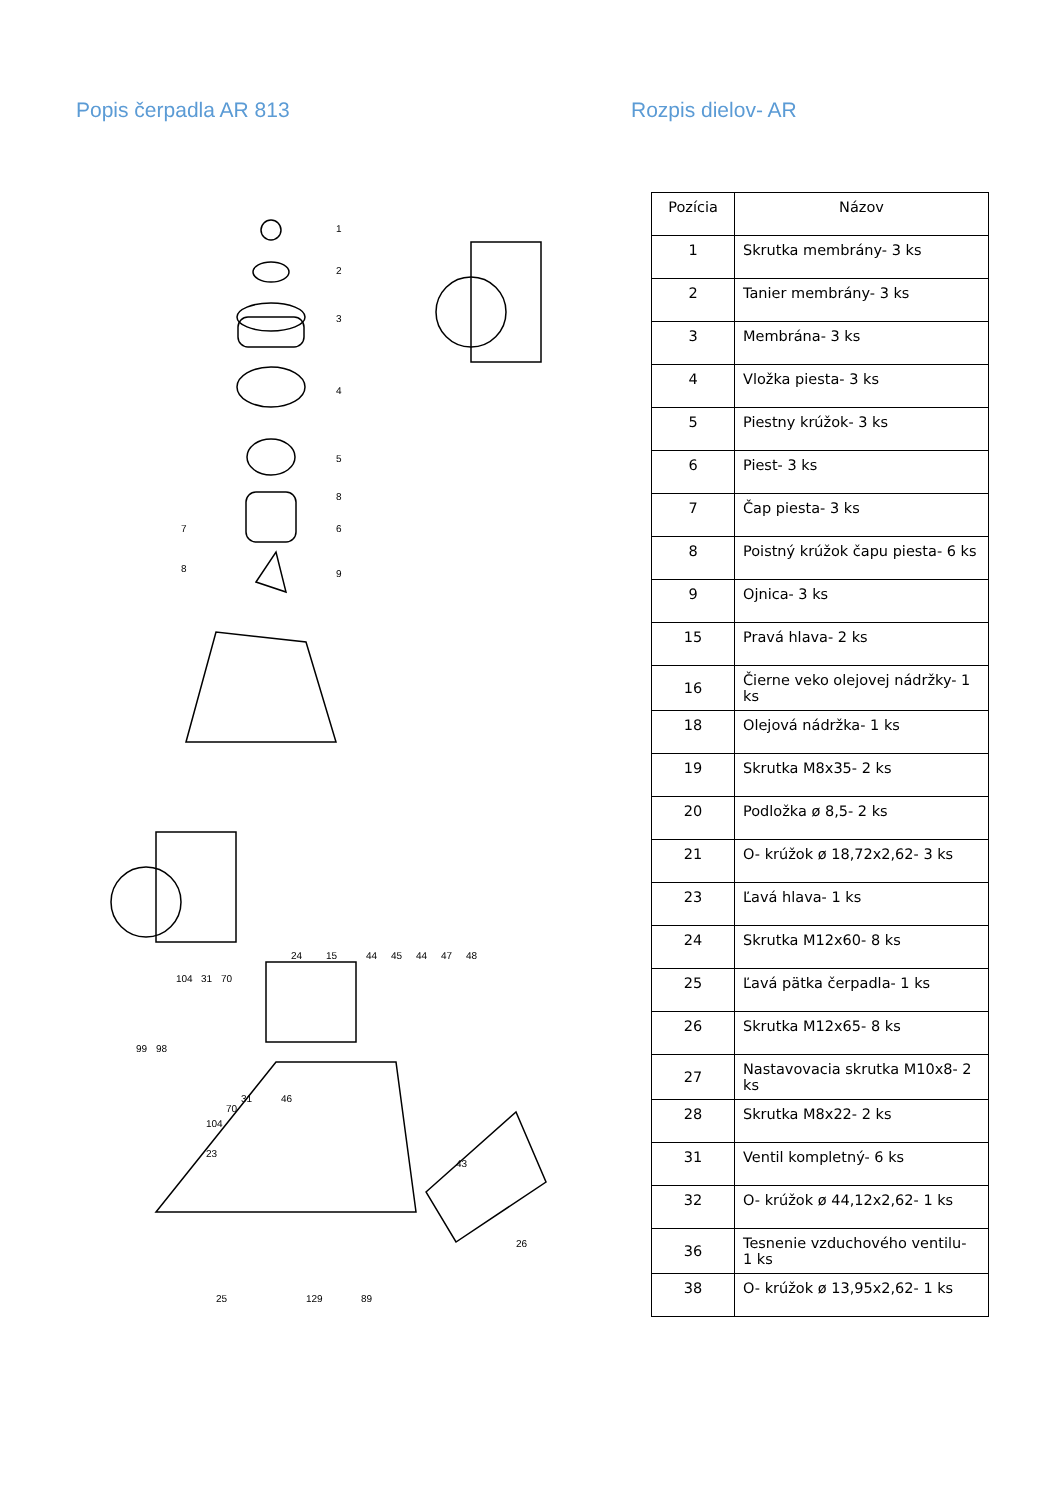Popis čerpadla AR 813
1
2
3
4
5
8
6
7
8
9
24
15
44
45
44
47
48
104
31
70
99
98
70
31
46
104
23
43
26
25
129
89
Rozpis dielov- AR
| Pozícia | Názov |
| --- | --- |
| 1 | Skrutka membrány- 3 ks |
| 2 | Tanier membrány- 3 ks |
| 3 | Membrána- 3 ks |
| 4 | Vložka piesta- 3 ks |
| 5 | Piestny krúžok- 3 ks |
| 6 | Piest- 3 ks |
| 7 | Čap piesta- 3 ks |
| 8 | Poistný krúžok čapu piesta- 6 ks |
| 9 | Ojnica- 3 ks |
| 15 | Pravá hlava- 2 ks |
| 16 | Čierne veko olejovej nádržky- 1 ks |
| 18 | Olejová nádržka- 1 ks |
| 19 | Skrutka M8x35- 2 ks |
| 20 | Podložka ø 8,5- 2 ks |
| 21 | O- krúžok ø 18,72x2,62- 3 ks |
| 23 | Ľavá hlava- 1 ks |
| 24 | Skrutka M12x60- 8 ks |
| 25 | Ľavá pätka čerpadla- 1 ks |
| 26 | Skrutka M12x65- 8 ks |
| 27 | Nastavovacia skrutka M10x8- 2 ks |
| 28 | Skrutka M8x22- 2 ks |
| 31 | Ventil kompletný- 6 ks |
| 32 | O- krúžok ø 44,12x2,62- 1 ks |
| 36 | Tesnenie vzduchového ventilu- 1 ks |
| 38 | O- krúžok ø 13,95x2,62- 1 ks |